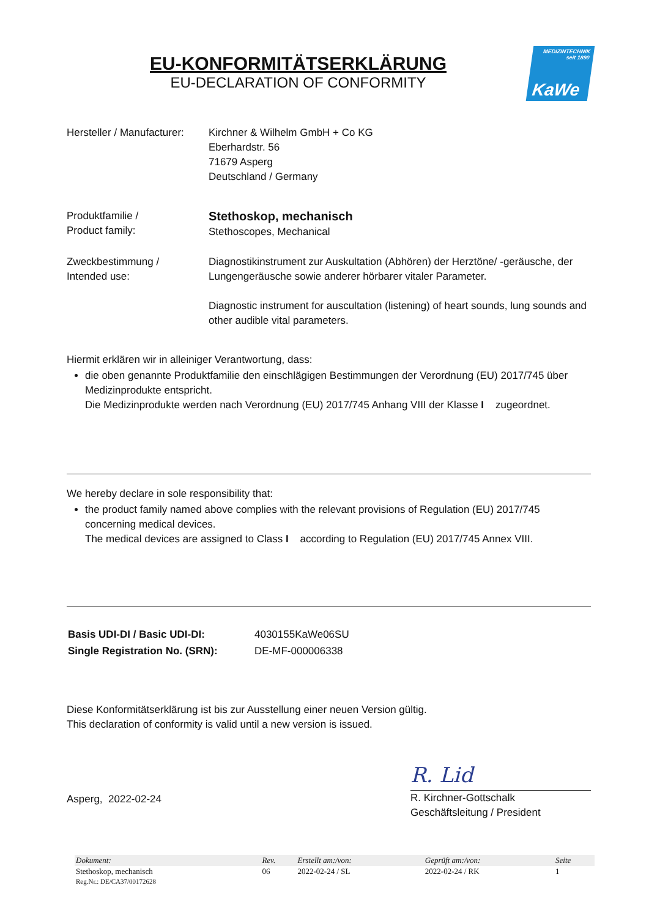EU-KONFORMITÄTSERKLÄRUNG
EU-DECLARATION OF CONFORMITY
MEDIZINTECHNIK
seit 1890
KaWe
| Hersteller / Manufacturer: | Kirchner & Wilhelm GmbH + Co KG Eberhardstr. 56 71679 Asperg Deutschland / Germany |
| Produktfamilie / Product family: | Stethoskop, mechanisch Stethoscopes, Mechanical |
| Zweckbestimmung / Intended use: | Diagnostikinstrument zur Auskultation (Abhören) der Herztöne/ -geräusche, der Lungengeräusche sowie anderer hörbarer vitaler Parameter. Diagnostic instrument for auscultation (listening) of heart sounds, lung sounds and other audible vital parameters. |
Hiermit erklären wir in alleiniger Verantwortung, dass:
die oben genannte Produktfamilie den einschlägigen Bestimmungen der Verordnung (EU) 2017/745 über Medizinprodukte entspricht.
Die Medizinprodukte werden nach Verordnung (EU) 2017/745 Anhang VIII der Klasse I zugeordnet.
We hereby declare in sole responsibility that:
the product family named above complies with the relevant provisions of Regulation (EU) 2017/745 concerning medical devices.
The medical devices are assigned to Class I according to Regulation (EU) 2017/745 Annex VIII.
| Basis UDI-DI / Basic UDI-DI: | 4030155KaWe06SU |
| Single Registration No. (SRN): | DE-MF-000006338 |
Diese Konformitätserklärung ist bis zur Ausstellung einer neuen Version gültig.
This declaration of conformity is valid until a new version is issued.
Asperg, 2022-02-24
R. Lid
R. Kirchner-Gottschalk
Geschäftsleitung / President
| Dokument: | Rev. | Erstellt am:/von: | Geprüft am:/von: | Seite |
| --- | --- | --- | --- | --- |
| Stethoskop, mechanisch | 06 | 2022-02-24 / SL | 2022-02-24 / RK | 1 |
| Reg.Nr.: DE/CA37/00172628 | | | | |